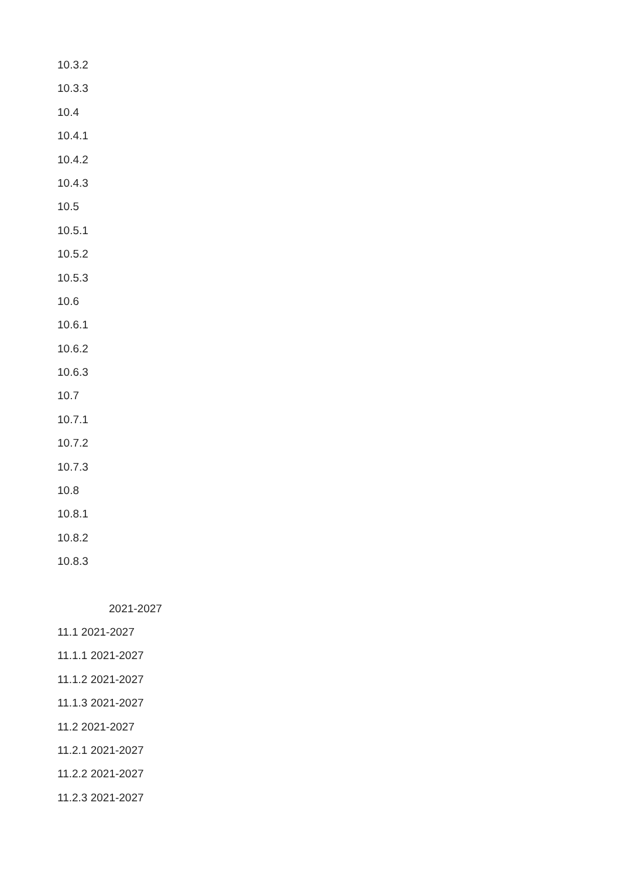10.3.2
10.3.3
10.4
10.4.1
10.4.2
10.4.3
10.5
10.5.1
10.5.2
10.5.3
10.6
10.6.1
10.6.2
10.6.3
10.7
10.7.1
10.7.2
10.7.3
10.8
10.8.1
10.8.2
10.8.3
2021-2027
11.1 2021-2027
11.1.1 2021-2027
11.1.2 2021-2027
11.1.3 2021-2027
11.2 2021-2027
11.2.1 2021-2027
11.2.2 2021-2027
11.2.3 2021-2027